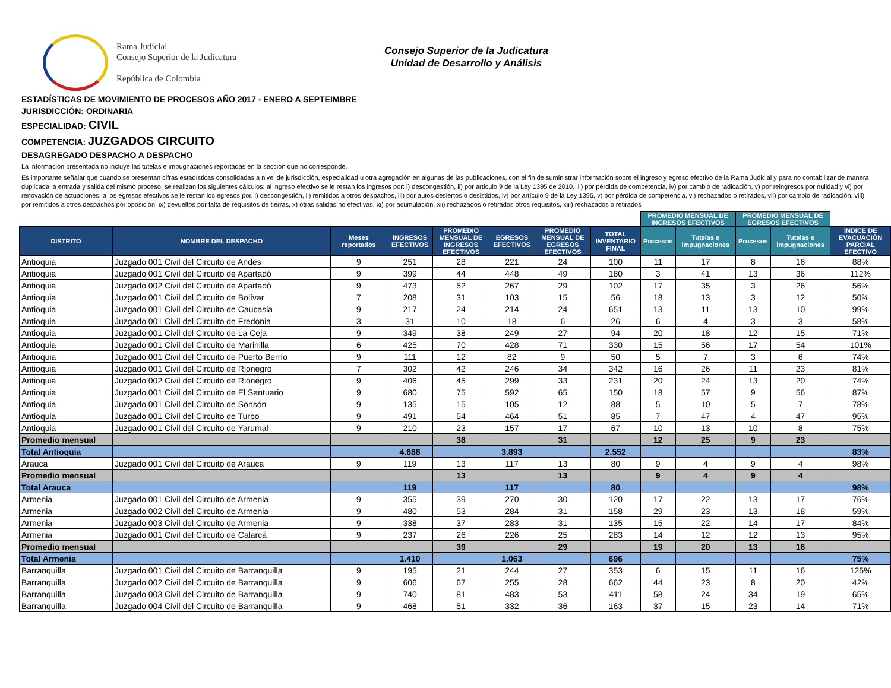Rama Judicial
Consejo Superior de la Judicatura
República de Colombia
Consejo Superior de la Judicatura
Unidad de Desarrollo y Análisis
ESTADÍSTICAS DE MOVIMIENTO DE PROCESOS AÑO 2017 - ENERO A SEPTEIMBRE
JURISDICCIÓN: ORDINARIA
ESPECIALIDAD: CIVIL
COMPETENCIA: JUZGADOS CIRCUITO
DESAGREGADO DESPACHO A DESPACHO
La información presentada no incluye las tutelas e impugnaciones reportadas en la sección que no corresponde.
Es importante señalar que cuando se presentan cifras estadísticas consolidadas a nivel de jurisdicción, especialidad u otra agregación en algunas de las publicaciones, con el fin de suministrar información sobre el ingreso y egreso efectivo de la Rama Judicial y para no contabilizar de manera duplicada la entrada y salida del mismo proceso, se realizan los siguientes cálculos: al ingreso efectivo se le restan los ingresos por: i) descongestión, ii) por artículo 9 de la Ley 1395 de 2010, iii) por pérdida de competencia, iv) por cambio de radicación, v) por reingresos por nulidad y vi) por renovación de actuaciones. a los egresos efectivos se le restan los egresos por. i) descongestión, ii) remitidos a otros despachos, iii) por autos desiertos o desistidos, iv) por artículo 9 de la Ley 1395, v) por pérdida de competencia, vi) rechazados o retirados, vii) por cambio de radicación, viii) por remitidos a otros despachos por oposición, ix) devueltos por falta de requisitos de tierras, x) otras salidas no efectivas, xi) por acumulación, xii) rechazados o retirados otros requisitos, xiii) rechazados o retirados
| | | | | | | | | PROMEDIO MENSUAL DE INGRESOS EFECTIVOS | | PROMEDIO MENSUAL DE EGRESOS EFECTIVOS | | |
| DISTRITO | NOMBRE DEL DESPACHO | Meses reportados | INGRESOS EFECTIVOS | PROMEDIO MENSUAL DE INGRESOS EFECTIVOS | EGRESOS EFECTIVOS | PROMEDIO MENSUAL DE EGRESOS EFECTIVOS | TOTAL INVENTARIO FINAL | Procesos | Tutelas e impugnaciones | Procesos | Tutelas e impugnaciones | ÍNDICE DE EVACUACIÓN PARCIAL EFECTIVO |
| Antioquia | Juzgado 001 Civil del Circuito de Andes | 9 | 251 | 28 | 221 | 24 | 100 | 11 | 17 | 8 | 16 | 88% |
| Antioquia | Juzgado 001 Civil del Circuito de Apartadó | 9 | 399 | 44 | 448 | 49 | 180 | 3 | 41 | 13 | 36 | 112% |
| Antioquia | Juzgado 002 Civil del Circuito de Apartadó | 9 | 473 | 52 | 267 | 29 | 102 | 17 | 35 | 3 | 26 | 56% |
| Antioquia | Juzgado 001 Civil del Circuito de Bolívar | 7 | 208 | 31 | 103 | 15 | 56 | 18 | 13 | 3 | 12 | 50% |
| Antioquia | Juzgado 001 Civil del Circuito de Caucasia | 9 | 217 | 24 | 214 | 24 | 651 | 13 | 11 | 13 | 10 | 99% |
| Antioquia | Juzgado 001 Civil del Circuito de Fredonia | 3 | 31 | 10 | 18 | 6 | 26 | 6 | 4 | 3 | 3 | 58% |
| Antioquia | Juzgado 001 Civil del Circuito de La Ceja | 9 | 349 | 38 | 249 | 27 | 94 | 20 | 18 | 12 | 15 | 71% |
| Antioquia | Juzgado 001 Civil del Circuito de Marinilla | 6 | 425 | 70 | 428 | 71 | 330 | 15 | 56 | 17 | 54 | 101% |
| Antioquia | Juzgado 001 Civil del Circuito de Puerto Berrío | 9 | 111 | 12 | 82 | 9 | 50 | 5 | 7 | 3 | 6 | 74% |
| Antioquia | Juzgado 001 Civil del Circuito de Rionegro | 7 | 302 | 42 | 246 | 34 | 342 | 16 | 26 | 11 | 23 | 81% |
| Antioquia | Juzgado 002 Civil del Circuito de Rionegro | 9 | 406 | 45 | 299 | 33 | 231 | 20 | 24 | 13 | 20 | 74% |
| Antioquia | Juzgado 001 Civil del Circuito de El Santuario | 9 | 680 | 75 | 592 | 65 | 150 | 18 | 57 | 9 | 56 | 87% |
| Antioquia | Juzgado 001 Civil del Circuito de Sonsón | 9 | 135 | 15 | 105 | 12 | 88 | 5 | 10 | 5 | 7 | 78% |
| Antioquia | Juzgado 001 Civil del Circuito de Turbo | 9 | 491 | 54 | 464 | 51 | 85 | 7 | 47 | 4 | 47 | 95% |
| Antioquia | Juzgado 001 Civil del Circuito de Yarumal | 9 | 210 | 23 | 157 | 17 | 67 | 10 | 13 | 10 | 8 | 75% |
| Promedio mensual | | | | 38 | | 31 | | 12 | 25 | 9 | 23 | |
| Total Antioquia | | | 4.688 | | 3.893 | | 2.552 | | | | | 83% |
| Arauca | Juzgado 001 Civil del Circuito de Arauca | 9 | 119 | 13 | 117 | 13 | 80 | 9 | 4 | 9 | 4 | 98% |
| Promedio mensual | | | | 13 | | 13 | | 9 | 4 | 9 | 4 | |
| Total Arauca | | | 119 | | 117 | | 80 | | | | | 98% |
| Armenia | Juzgado 001 Civil del Circuito de Armenia | 9 | 355 | 39 | 270 | 30 | 120 | 17 | 22 | 13 | 17 | 76% |
| Armenia | Juzgado 002 Civil del Circuito de Armenia | 9 | 480 | 53 | 284 | 31 | 158 | 29 | 23 | 13 | 18 | 59% |
| Armenia | Juzgado 003 Civil del Circuito de Armenia | 9 | 338 | 37 | 283 | 31 | 135 | 15 | 22 | 14 | 17 | 84% |
| Armenia | Juzgado 001 Civil del Circuito de Calarcá | 9 | 237 | 26 | 226 | 25 | 283 | 14 | 12 | 12 | 13 | 95% |
| Promedio mensual | | | | 39 | | 29 | | 19 | 20 | 13 | 16 | |
| Total Armenia | | | 1.410 | | 1.063 | | 696 | | | | | 75% |
| Barranquilla | Juzgado 001 Civil del Circuito de Barranquilla | 9 | 195 | 21 | 244 | 27 | 353 | 6 | 15 | 11 | 16 | 125% |
| Barranquilla | Juzgado 002 Civil del Circuito de Barranquilla | 9 | 606 | 67 | 255 | 28 | 662 | 44 | 23 | 8 | 20 | 42% |
| Barranquilla | Juzgado 003 Civil del Circuito de Barranquilla | 9 | 740 | 81 | 483 | 53 | 411 | 58 | 24 | 34 | 19 | 65% |
| Barranquilla | Juzgado 004 Civil del Circuito de Barranquilla | 9 | 468 | 51 | 332 | 36 | 163 | 37 | 15 | 23 | 14 | 71% |